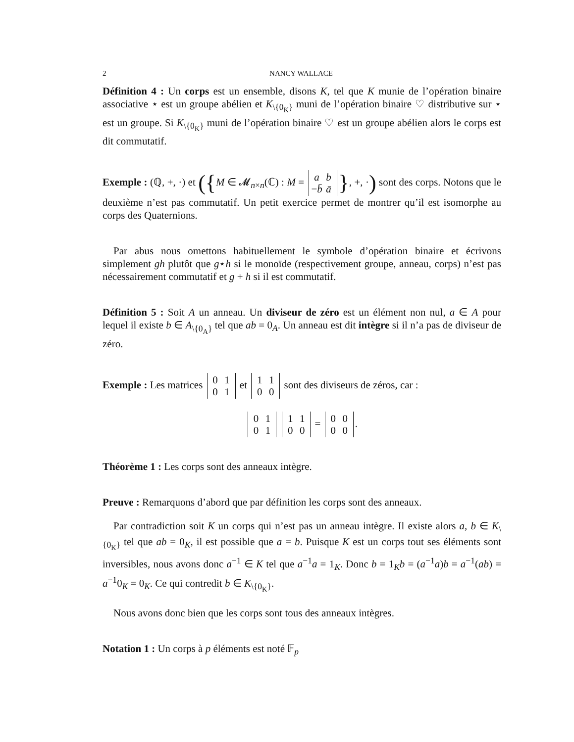2 NANCY WALLACE
Définition 4 : Un corps est un ensemble, disons K, tel que K munie de l’opération binaire associative ⋆ est un groupe abélien et K<sub>\{0<sub>K</sub>}</sub> muni de l’opération binaire ♡ distributive sur ⋆ est un groupe. Si K<sub>\{0<sub>K</sub>}</sub> muni de l’opération binaire ♡ est un groupe abélien alors le corps est dit commutatif.
Exemple : (ℚ, +, ·) et ({M ∈ 𝓜<sub>n×n</sub>(ℂ) : M = a b
−b̄ ā }, +, ·) sont des corps. Notons que le deuxième n’est pas commutatif. Un petit exercice permet de montrer qu’il est isomorphe au corps des Quaternions.
Par abus nous omettons habituellement le symbole d’opération binaire et écrivons simplement gh plutôt que g⋆h si le monoïde (respectivement groupe, anneau, corps) n’est pas nécessairement commutatif et g + h si il est commutatif.
Définition 5 : Soit A un anneau. Un diviseur de zéro est un élément non nul, a ∈ A pour lequel il existe b ∈ A<sub>\{0<sub>A</sub>}</sub> tel que ab = 0<sub>A</sub>. Un anneau est dit intègre si il n’a pas de diviseur de zéro.
Exemple : Les matrices 0 1
0 1 et 1 1
0 0 sont des diviseurs de zéros, car :
0 1
0 1 1 1
0 0 = 0 0
0 0.
Théorème 1 : Les corps sont des anneaux intègre.
Preuve : Remarquons d’abord que par définition les corps sont des anneaux.
Par contradiction soit K un corps qui n’est pas un anneau intègre. Il existe alors a, b ∈ K<sub>\{0<sub>K</sub>}</sub> tel que ab = 0<sub>K</sub>, il est possible que a = b. Puisque K est un corps tout ses éléments sont inversibles, nous avons donc a<sup>−1</sup> ∈ K tel que a<sup>−1</sup>a = 1<sub>K</sub>. Donc b = 1<sub>K</sub>b = (a<sup>−1</sup>a)b = a<sup>−1</sup>(ab) = a<sup>−1</sup>0<sub>K</sub> = 0<sub>K</sub>. Ce qui contredit b ∈ K<sub>\{0<sub>K</sub>}</sub>.
Nous avons donc bien que les corps sont tous des anneaux intègres.
Notation 1 : Un corps à p éléments est noté 𝔽<sub>p</sub>